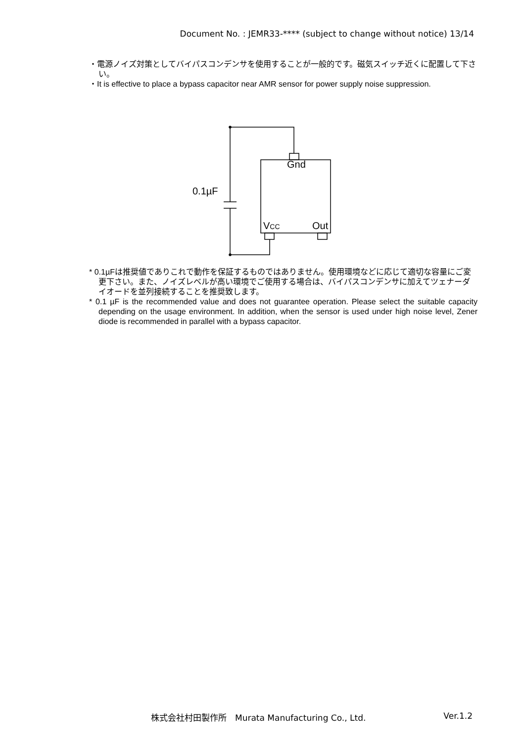Document No. : JEMR33-**** (subject to change without notice) 13/14
・電源ノイズ対策としてバイパスコンデンサを使用することが一般的です。磁気スイッチ近くに配置して下さい。
・It is effective to place a bypass capacitor near AMR sensor for power supply noise suppression.
Gnd
0.1µF
VCC Out
* 0.1µFは推奨値でありこれで動作を保証するものではありません。使用環境などに応じて適切な容量にご変更下さい。また、ノイズレベルが高い環境でご使用する場合は、バイパスコンデンサに加えてツェナーダイオードを並列接続することを推奨致します。
* 0.1 µF is the recommended value and does not guarantee operation. Please select the suitable capacity depending on the usage environment. In addition, when the sensor is used under high noise level, Zener diode is recommended in parallel with a bypass capacitor.
株式会社村田製作所　Murata Manufacturing Co., Ltd. Ver.1.2